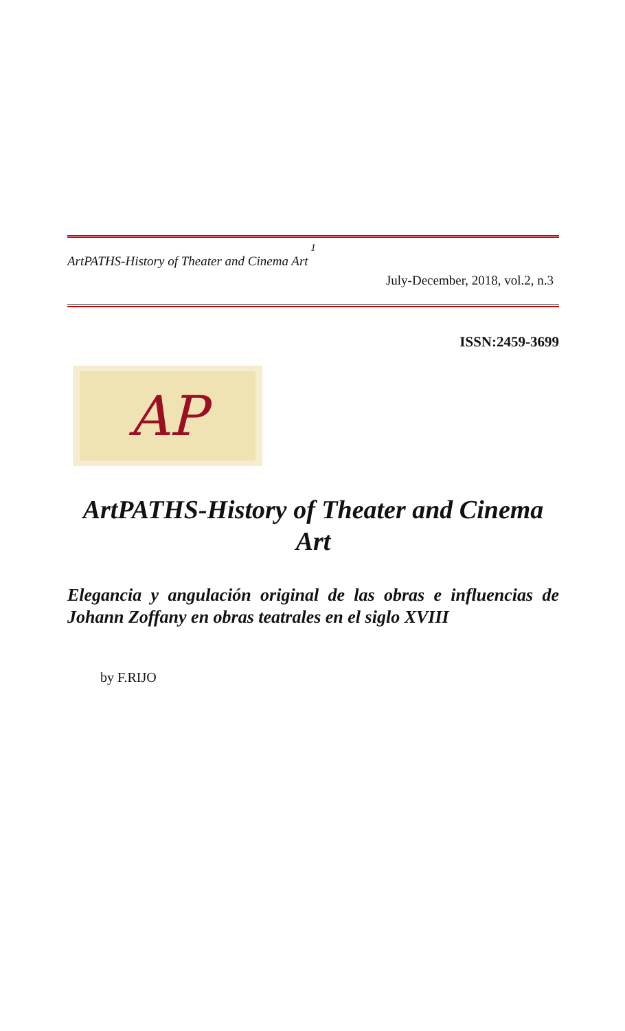1
ArtPATHS-History of Theater and Cinema Art
July-December, 2018, vol.2, n.3
ISSN:2459-3699
AP
ArtPATHS-History of Theater and Cinema Art
Elegancia y angulación original de las obras e influencias de Johann Zoffany en obras teatrales en el siglo XVIII
by F.RIJO